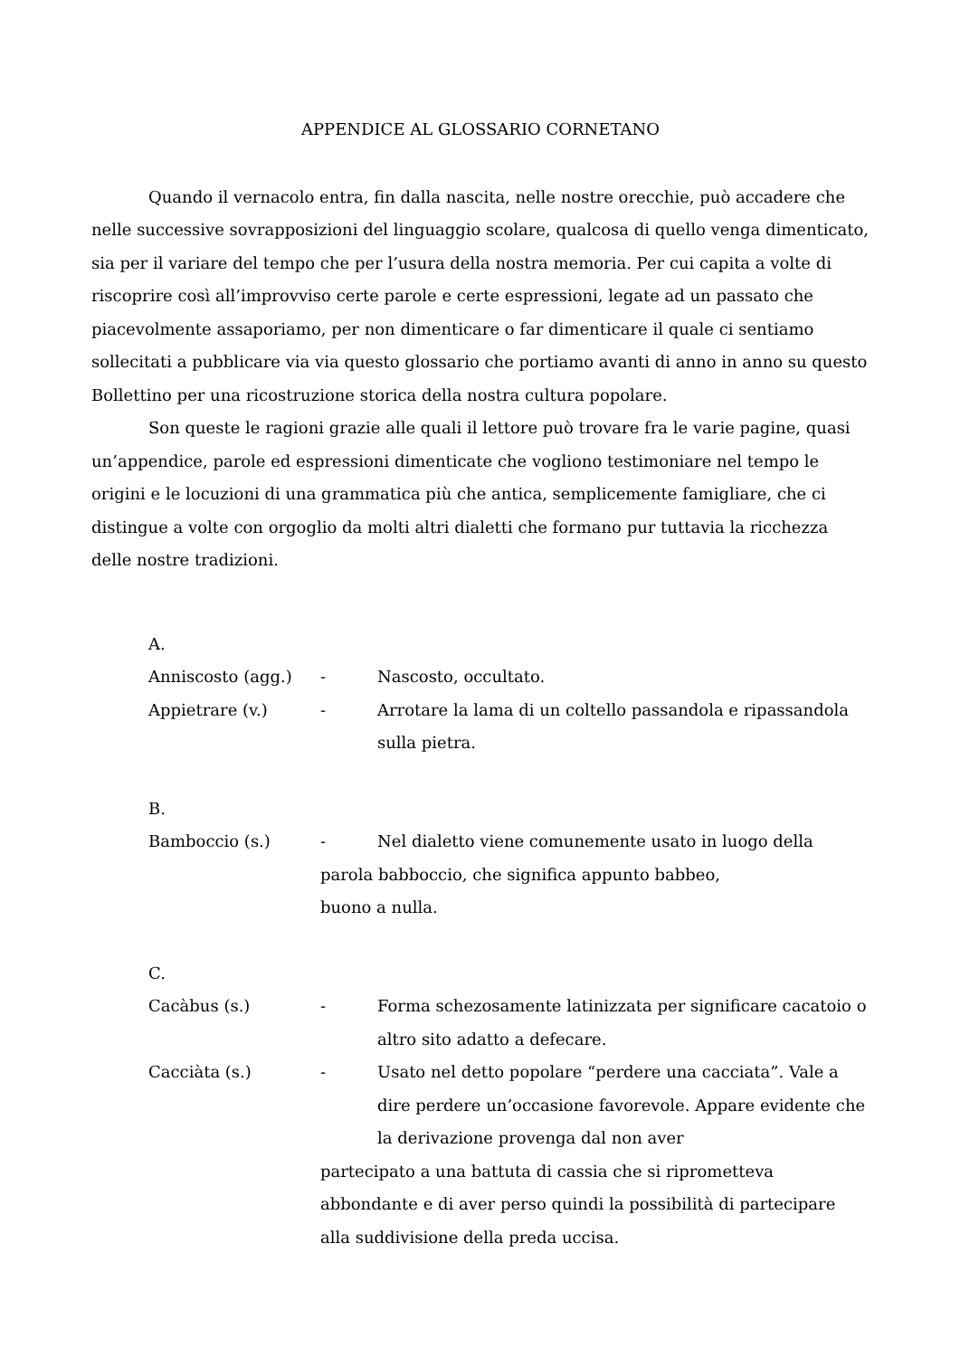APPENDICE AL GLOSSARIO CORNETANO
Quando il vernacolo entra, fin dalla nascita, nelle nostre orecchie, può accadere che nelle successive sovrapposizioni del linguaggio scolare, qualcosa di quello venga dimenticato, sia per il variare del tempo che per l’usura della nostra memoria. Per cui capita a volte di riscoprire così all’improvviso certe parole e certe espressioni, legate ad un passato che piacevolmente assaporiamo, per non dimenticare o far dimenticare il quale ci sentiamo sollecitati a pubblicare via via questo glossario che portiamo avanti di anno in anno su questo Bollettino per una ricostruzione storica della nostra cultura popolare.
Son queste le ragioni grazie alle quali il lettore può trovare fra le varie pagine, quasi un’appendice, parole ed espressioni dimenticate che vogliono testimoniare nel tempo le origini e le locuzioni di una grammatica più che antica, semplicemente famigliare, che ci distingue a volte con orgoglio da molti altri dialetti che formano pur tuttavia la ricchezza delle nostre tradizioni.
A.
Anniscosto (agg.) - Nascosto, occultato.
Appietrare (v.) - Arrotare la lama di un coltello passandola e ripassandola sulla pietra.
B.
Bamboccio (s.) - Nel dialetto viene comunemente usato in luogo della
parola babboccio, che significa appunto babbeo,
buono a nulla.
C.
Cacàbus (s.) - Forma schezosamente latinizzata per significare cacatoio o altro sito adatto a defecare.
Cacciàta (s.) - Usato nel detto popolare “perdere una cacciata”. Vale a dire perdere un’occasione favorevole. Appare evidente che la derivazione provenga dal non aver
partecipato a una battuta di cassia che si riprometteva abbondante e di aver perso quindi la possibilità di partecipare alla suddivisione della preda uccisa.